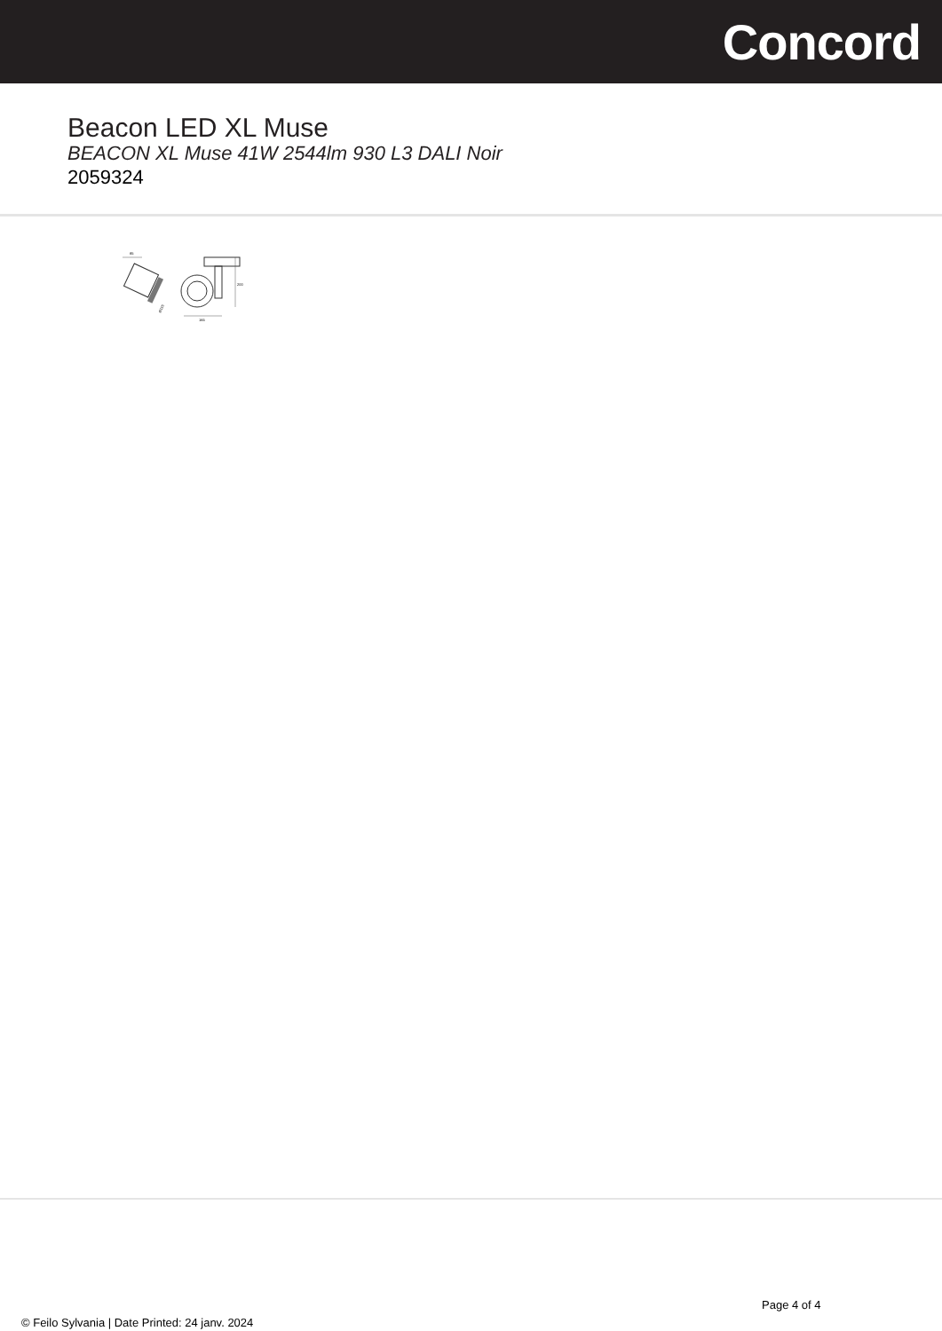Concord
Beacon LED XL Muse
BEACON XL Muse 41W 2544lm 930 L3 DALI Noir
2059324
85
Ø115
200
165
Page 4 of 4
© Feilo Sylvania | Date Printed: 24 janv. 2024